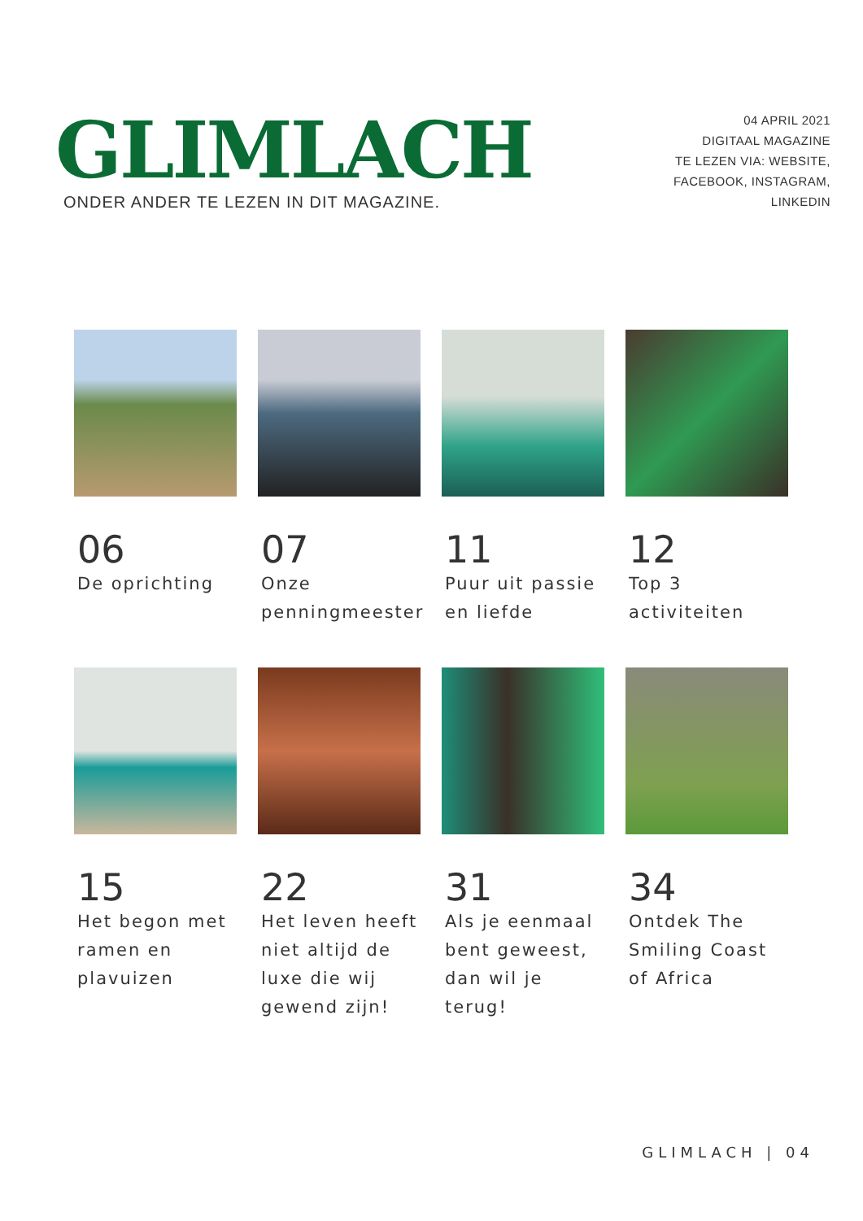GLIMLACH
ONDER ANDER TE LEZEN IN DIT MAGAZINE.
04 APRIL 2021
DIGITAAL MAGAZINE
TE LEZEN VIA: WEBSITE,
FACEBOOK, INSTAGRAM,
LINKEDIN
06
De oprichting
07
Onze penningmeester
11
Puur uit passie en liefde
12
Top 3 activiteiten
15
Het begon met ramen en plavuizen
22
Het leven heeft niet altijd de luxe die wij gewend zijn!
31
Als je eenmaal bent geweest, dan wil je terug!
34
Ontdek The Smiling Coast of Africa
GLIMLACH | 04